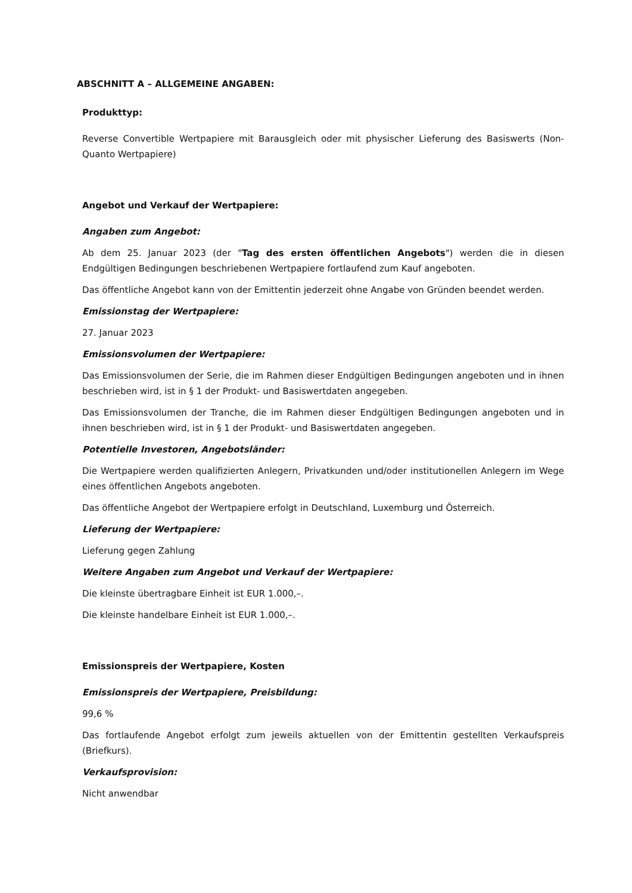ABSCHNITT A – ALLGEMEINE ANGABEN:
Produkttyp:
Reverse Convertible Wertpapiere mit Barausgleich oder mit physischer Lieferung des Basiswerts (Non-Quanto Wertpapiere)
Angebot und Verkauf der Wertpapiere:
Angaben zum Angebot:
Ab dem 25. Januar 2023 (der "Tag des ersten öffentlichen Angebots") werden die in diesen Endgültigen Bedingungen beschriebenen Wertpapiere fortlaufend zum Kauf angeboten.
Das öffentliche Angebot kann von der Emittentin jederzeit ohne Angabe von Gründen beendet werden.
Emissionstag der Wertpapiere:
27. Januar 2023
Emissionsvolumen der Wertpapiere:
Das Emissionsvolumen der Serie, die im Rahmen dieser Endgültigen Bedingungen angeboten und in ihnen beschrieben wird, ist in § 1 der Produkt- und Basiswertdaten angegeben.
Das Emissionsvolumen der Tranche, die im Rahmen dieser Endgültigen Bedingungen angeboten und in ihnen beschrieben wird, ist in § 1 der Produkt- und Basiswertdaten angegeben.
Potentielle Investoren, Angebotsländer:
Die Wertpapiere werden qualifizierten Anlegern, Privatkunden und/oder institutionellen Anlegern im Wege eines öffentlichen Angebots angeboten.
Das öffentliche Angebot der Wertpapiere erfolgt in Deutschland, Luxemburg und Österreich.
Lieferung der Wertpapiere:
Lieferung gegen Zahlung
Weitere Angaben zum Angebot und Verkauf der Wertpapiere:
Die kleinste übertragbare Einheit ist EUR 1.000,–.
Die kleinste handelbare Einheit ist EUR 1.000,–.
Emissionspreis der Wertpapiere, Kosten
Emissionspreis der Wertpapiere, Preisbildung:
99,6 %
Das fortlaufende Angebot erfolgt zum jeweils aktuellen von der Emittentin gestellten Verkaufspreis (Briefkurs).
Verkaufsprovision:
Nicht anwendbar